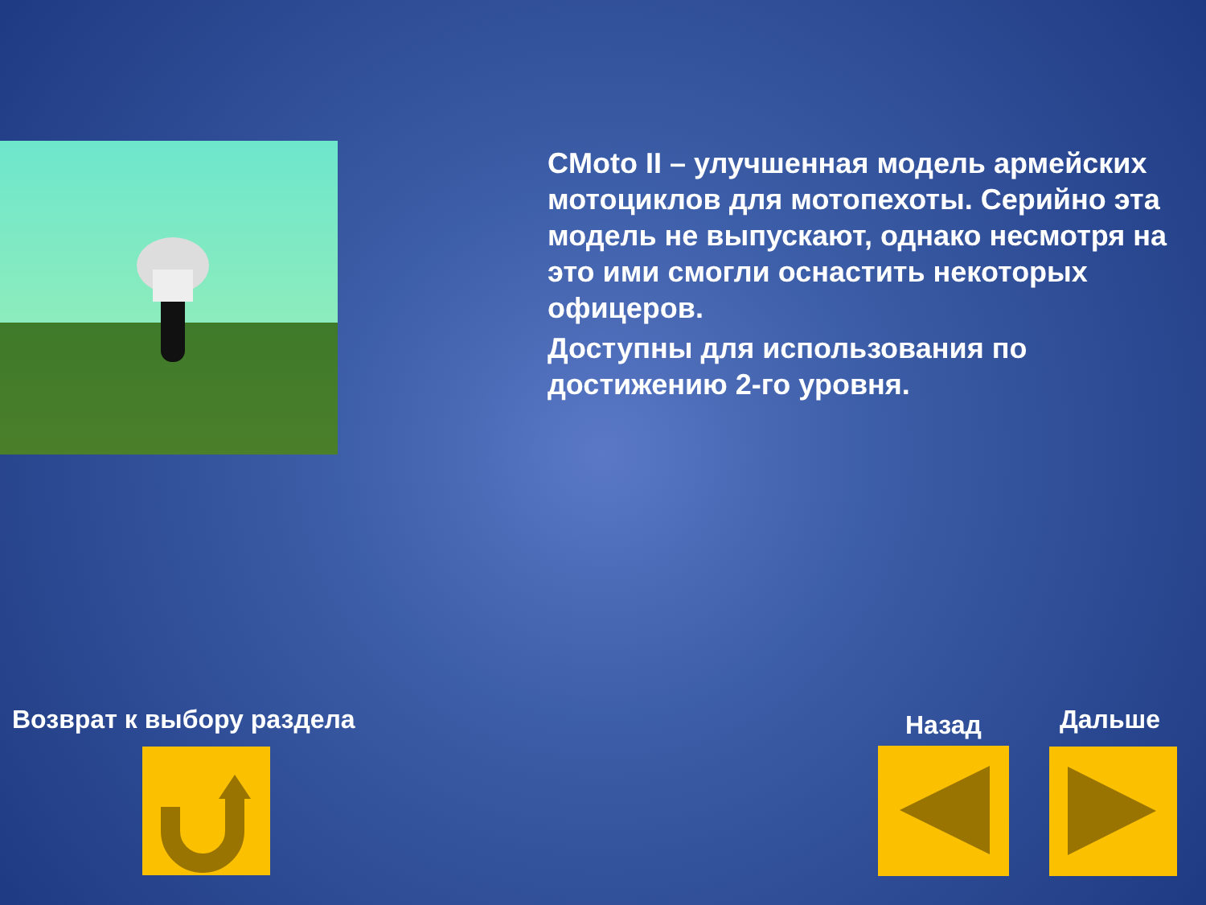CMoto II – улучшенная модель армейских мотоциклов для мотопехоты. Серийно эта модель не выпускают, однако несмотря на это ими смогли оснастить некоторых офицеров.
Доступны для использования по достижению 2-го уровня.
Возврат к выбору раздела Назад Дальше